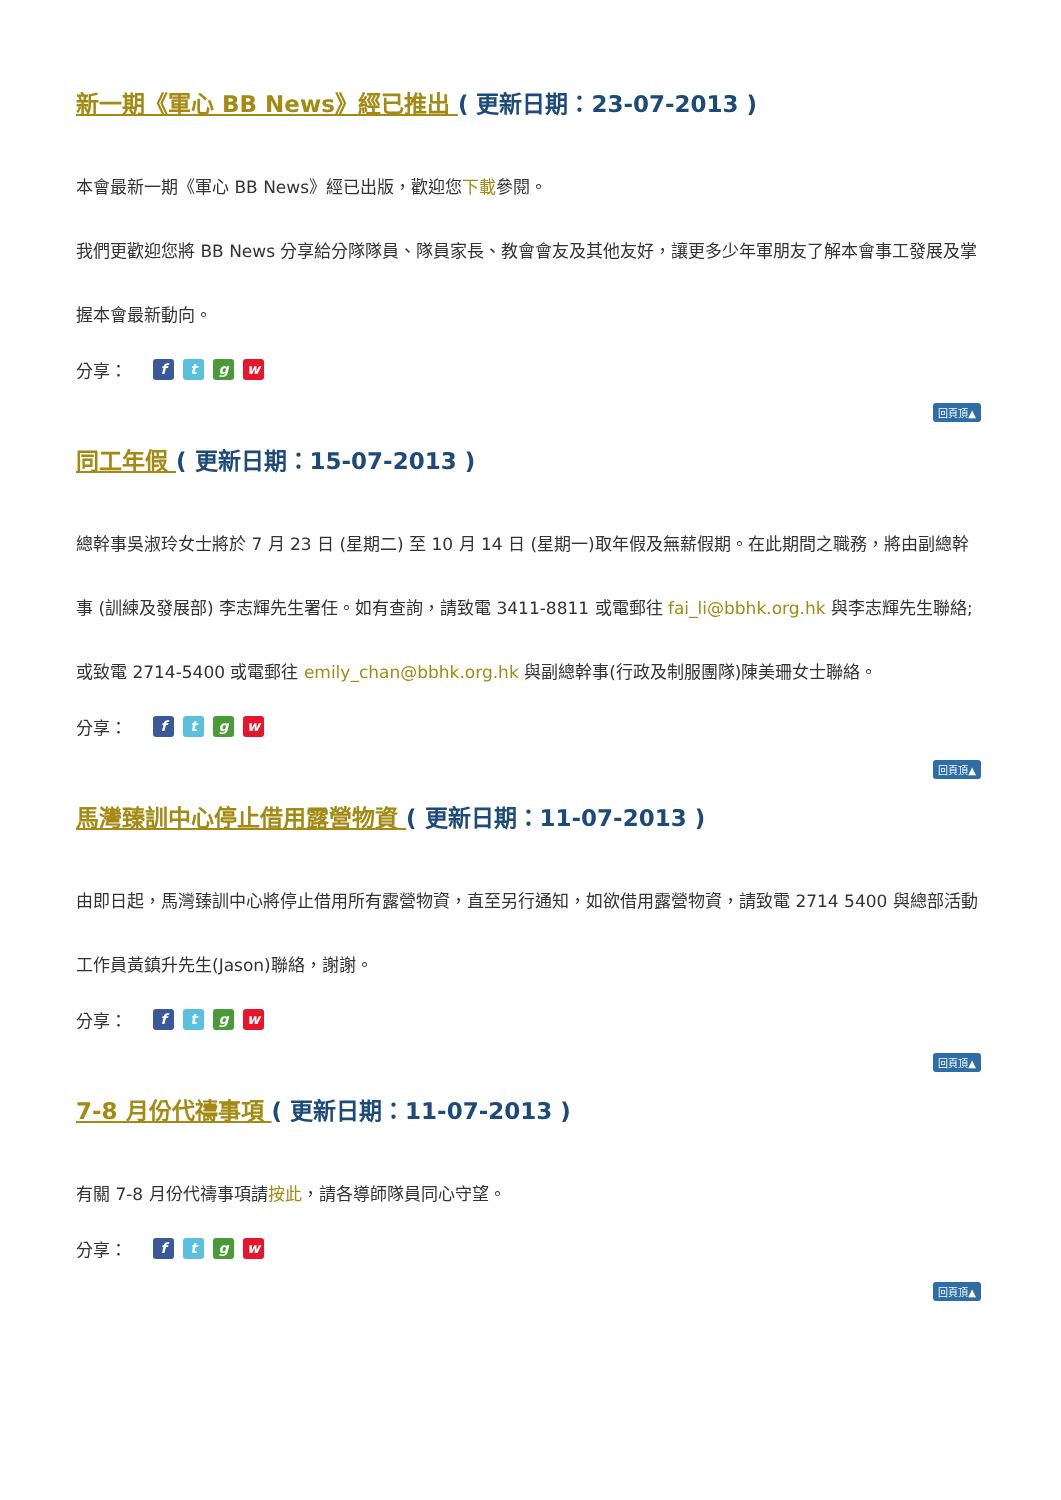新一期《軍心 BB News》經已推出 ( 更新日期：23-07-2013 )
本會最新一期《軍心 BB News》經已出版，歡迎您下載參閱。
我們更歡迎您將 BB News 分享給分隊隊員、隊員家長、教會會友及其他友好，讓更多少年軍朋友了解本會事工發展及掌握本會最新動向。
分享： ftgw
回頁頂▲
同工年假 ( 更新日期：15-07-2013 )
總幹事吳淑玲女士將於 7 月 23 日 (星期二) 至 10 月 14 日 (星期一)取年假及無薪假期。在此期間之職務，將由副總幹事 (訓練及發展部) 李志輝先生署任。如有查詢，請致電 3411-8811 或電郵往 fai_li@bbhk.org.hk 與李志輝先生聯絡; 或致電 2714-5400 或電郵往 emily_chan@bbhk.org.hk 與副總幹事(行政及制服團隊)陳美珊女士聯絡。
分享： ftgw
回頁頂▲
馬灣臻訓中心停止借用露營物資 ( 更新日期：11-07-2013 )
由即日起，馬灣臻訓中心將停止借用所有露營物資，直至另行通知，如欲借用露營物資，請致電 2714 5400 與總部活動工作員黃鎮升先生(Jason)聯絡，謝謝。
分享： ftgw
回頁頂▲
7-8 月份代禱事項 ( 更新日期：11-07-2013 )
有關 7-8 月份代禱事項請按此，請各導師隊員同心守望。
分享： ftgw
回頁頂▲